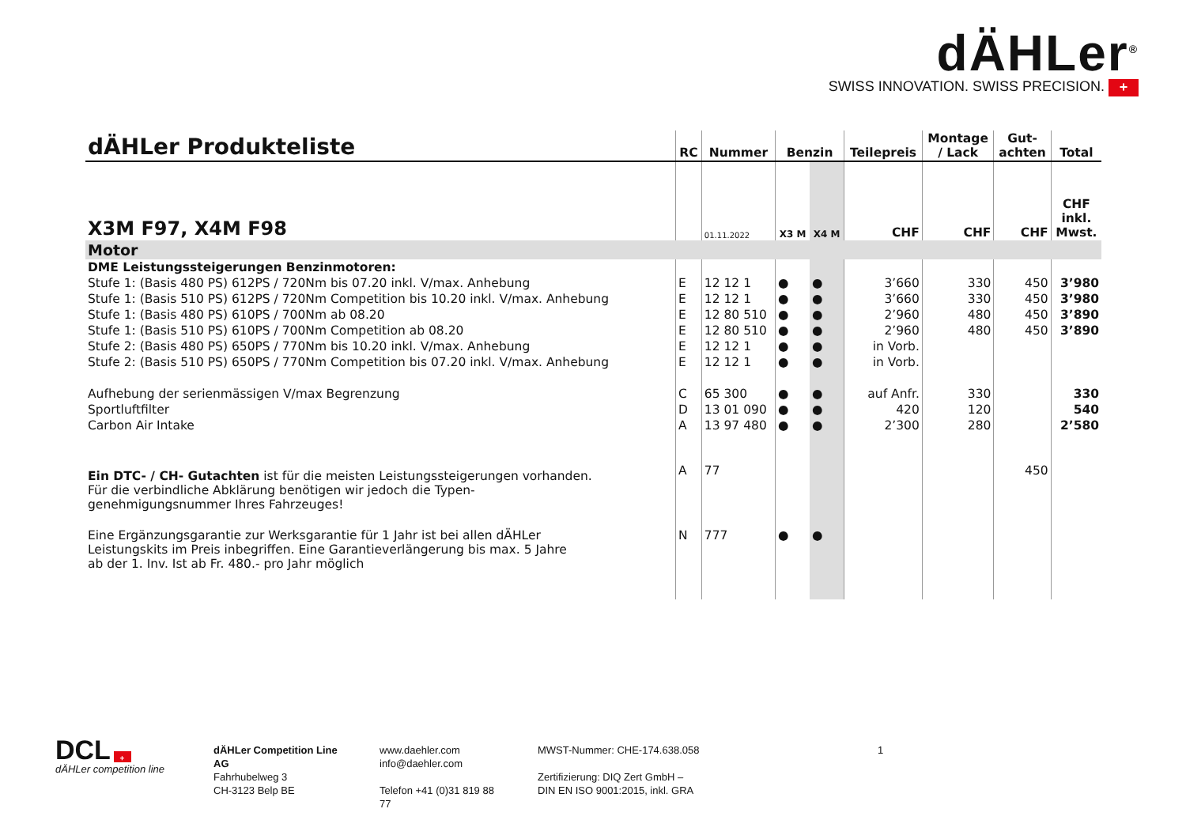dÄHLer<sup>®</sup>
SWISS INNOVATION. SWISS PRECISION. +
| dÄHLer Produkteliste | RC | Nummer | Benzin | | Teilepreis | Montage / Lack | Gut- achten | Total |
| --- | --- | --- | --- | --- | --- | --- | --- | --- |
| X3M F97, X4M F98 | | 01.11.2022 | X3 M | X4 M | CHF | CHF | CHF | CHF inkl. Mwst. |
| Motor | | | | | | | | |
| DME Leistungssteigerungen Benzinmotoren: | | | | | | | | |
| Stufe 1: (Basis 480 PS) 612PS / 720Nm bis 07.20 inkl. V/max. Anhebung | E | 12 12 1 | ● | ● | 3’660 | 330 | 450 | 3’980 |
| Stufe 1: (Basis 510 PS) 612PS / 720Nm Competition bis 10.20 inkl. V/max. Anhebung | E | 12 12 1 | ● | ● | 3’660 | 330 | 450 | 3’980 |
| Stufe 1: (Basis 480 PS) 610PS / 700Nm ab 08.20 | E | 12 80 510 | ● | ● | 2’960 | 480 | 450 | 3’890 |
| Stufe 1: (Basis 510 PS) 610PS / 700Nm Competition ab 08.20 | E | 12 80 510 | ● | ● | 2’960 | 480 | 450 | 3’890 |
| Stufe 2: (Basis 480 PS) 650PS / 770Nm bis 10.20 inkl. V/max. Anhebung | E | 12 12 1 | ● | ● | in Vorb. | | | |
| Stufe 2: (Basis 510 PS) 650PS / 770Nm Competition bis 07.20 inkl. V/max. Anhebung | E | 12 12 1 | ● | ● | in Vorb. | | | |
| Aufhebung der serienmässigen V/max Begrenzung | C | 65 300 | ● | ● | auf Anfr. | 330 | | 330 |
| Sportluftfilter | D | 13 01 090 | ● | ● | 420 | 120 | | 540 |
| Carbon Air Intake | A | 13 97 480 | ● | ● | 2’300 | 280 | | 2’580 |
| Ein DTC- / CH- Gutachten ist für die meisten Leistungssteigerungen vorhanden. Für die verbindliche Abklärung benötigen wir jedoch die Typen- genehmigungsnummer Ihres Fahrzeuges! | A | 77 | | | | | 450 | |
| Eine Ergänzungsgarantie zur Werksgarantie für 1 Jahr ist bei allen dÄHLer Leistungskits im Preis inbegriffen. Eine Garantieverlängerung bis max. 5 Jahre ab der 1. Inv. Ist ab Fr. 480.- pro Jahr möglich | N | 777 | ● | ● | | | | |
DCL +
dÄHLer competition line
dÄHLer Competition Line AG
Fahrhubelweg 3
CH-3123 Belp BE
www.daehler.com
info@daehler.com
Telefon +41 (0)31 819 88 77
MWST-Nummer: CHE-174.638.058
Zertifizierung: DIQ Zert GmbH –
DIN EN ISO 9001:2015, inkl. GRA
1